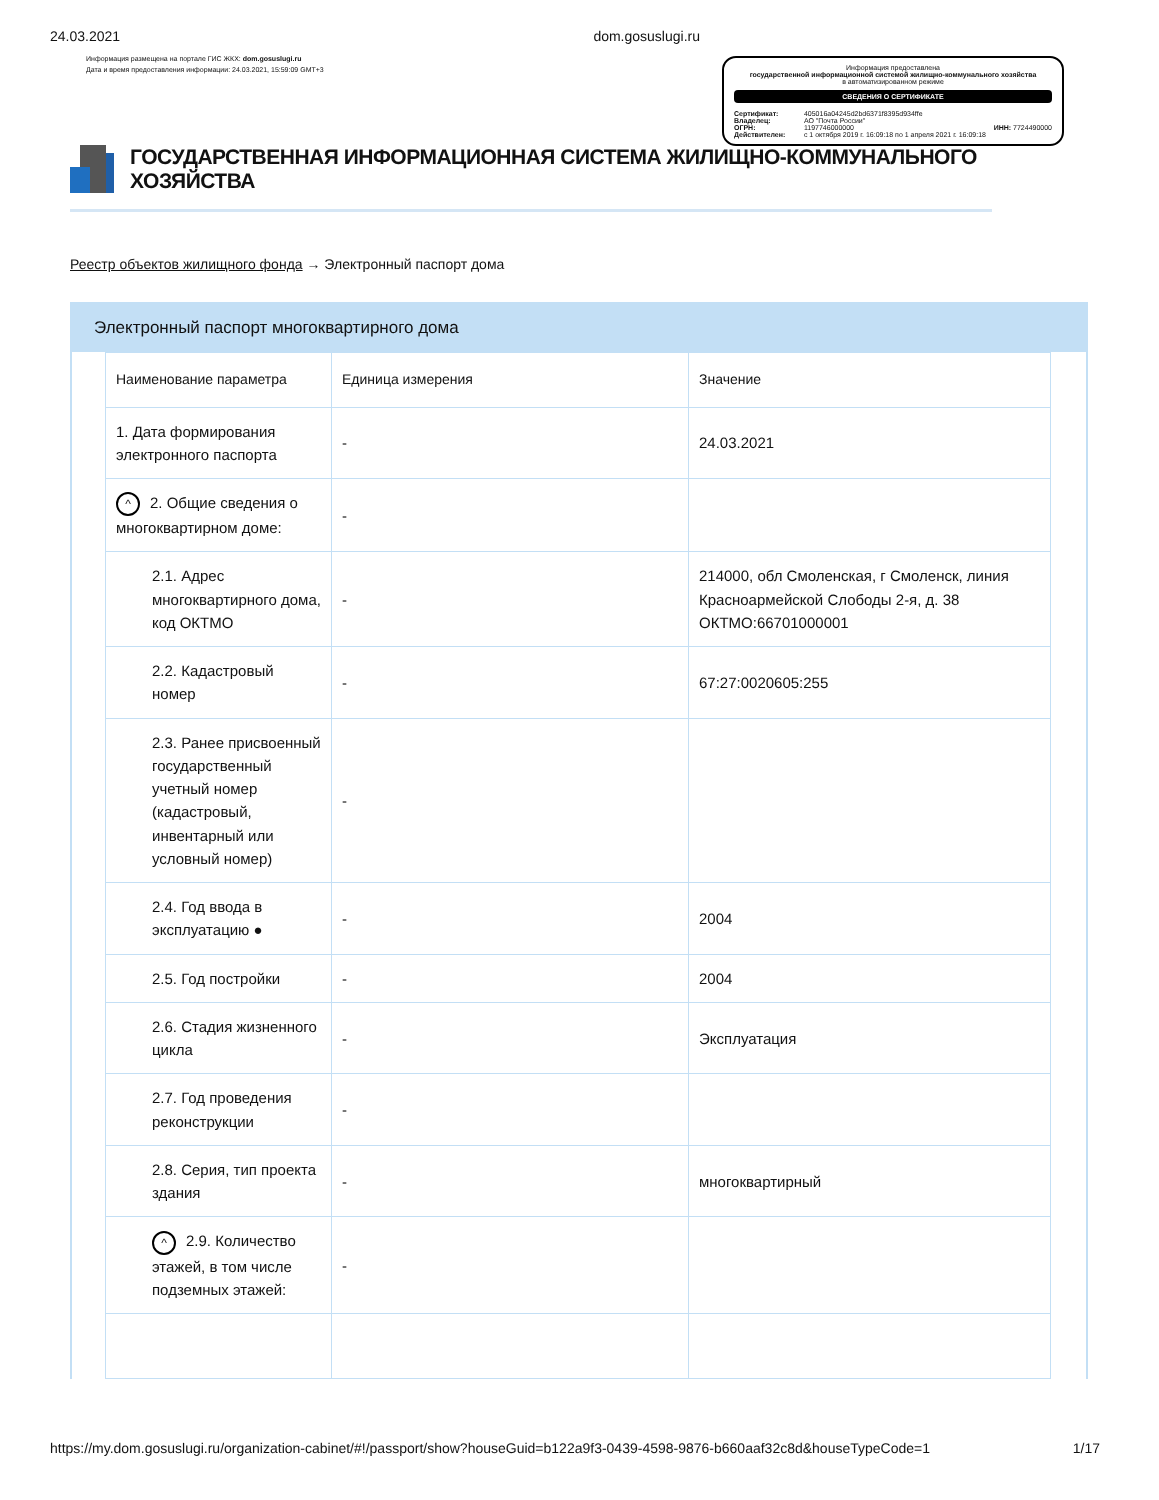24.03.2021 dom.gosuslugi.ru
Информация размещена на портале ГИС ЖКХ: dom.gosuslugi.ru
Дата и время предоставления информации: 24.03.2021, 15:59:09 GMT+3
Информация предоставлена
государственной информационной системой жилищно-коммунального хозяйства
в автоматизированном режиме
СВЕДЕНИЯ О СЕРТИФИКАТЕ
| Сертификат: | 405016a04245d2bd6371f8395d934ffe | |
| Владелец: | АО "Почта России" | |
| ОГРН: | 1197746000000 | ИНН: 7724490000 |
| Действителен: | с 1 октября 2019 г. 16:09:18 по 1 апреля 2021 г. 16:09:18 | |
ГОСУДАРСТВЕННАЯ ИНФОРМАЦИОННАЯ СИСТЕМА ЖИЛИЩНО-КОММУНАЛЬНОГО ХОЗЯЙСТВА
Реестр объектов жилищного фонда → Электронный паспорт дома
Электронный паспорт многоквартирного дома
| Наименование параметра | Единица измерения | Значение |
| --- | --- | --- |
| 1. Дата формирования электронного паспорта | - | 24.03.2021 |
| ^ 2. Общие сведения о многоквартирном доме: | - | |
| 2.1. Адрес многоквартирного дома, код ОКТМО | - | 214000, обл Смоленская, г Смоленск, линия Красноармейской Слободы 2-я, д. 38 ОКТМО:66701000001 |
| 2.2. Кадастровый номер | - | 67:27:0020605:255 |
| 2.3. Ранее присвоенный государственный учетный номер (кадастровый, инвентарный или условный номер) | - | |
| 2.4. Год ввода в эксплуатацию ● | - | 2004 |
| 2.5. Год постройки | - | 2004 |
| 2.6. Стадия жизненного цикла | - | Эксплуатация |
| 2.7. Год проведения реконструкции | - | |
| 2.8. Серия, тип проекта здания | - | многоквартирный |
| ^ 2.9. Количество этажей, в том числе подземных этажей: | - | |
https://my.dom.gosuslugi.ru/organization-cabinet/#!/passport/show?houseGuid=b122a9f3-0439-4598-9876-b660aaf32c8d&houseTypeCode=1 1/17